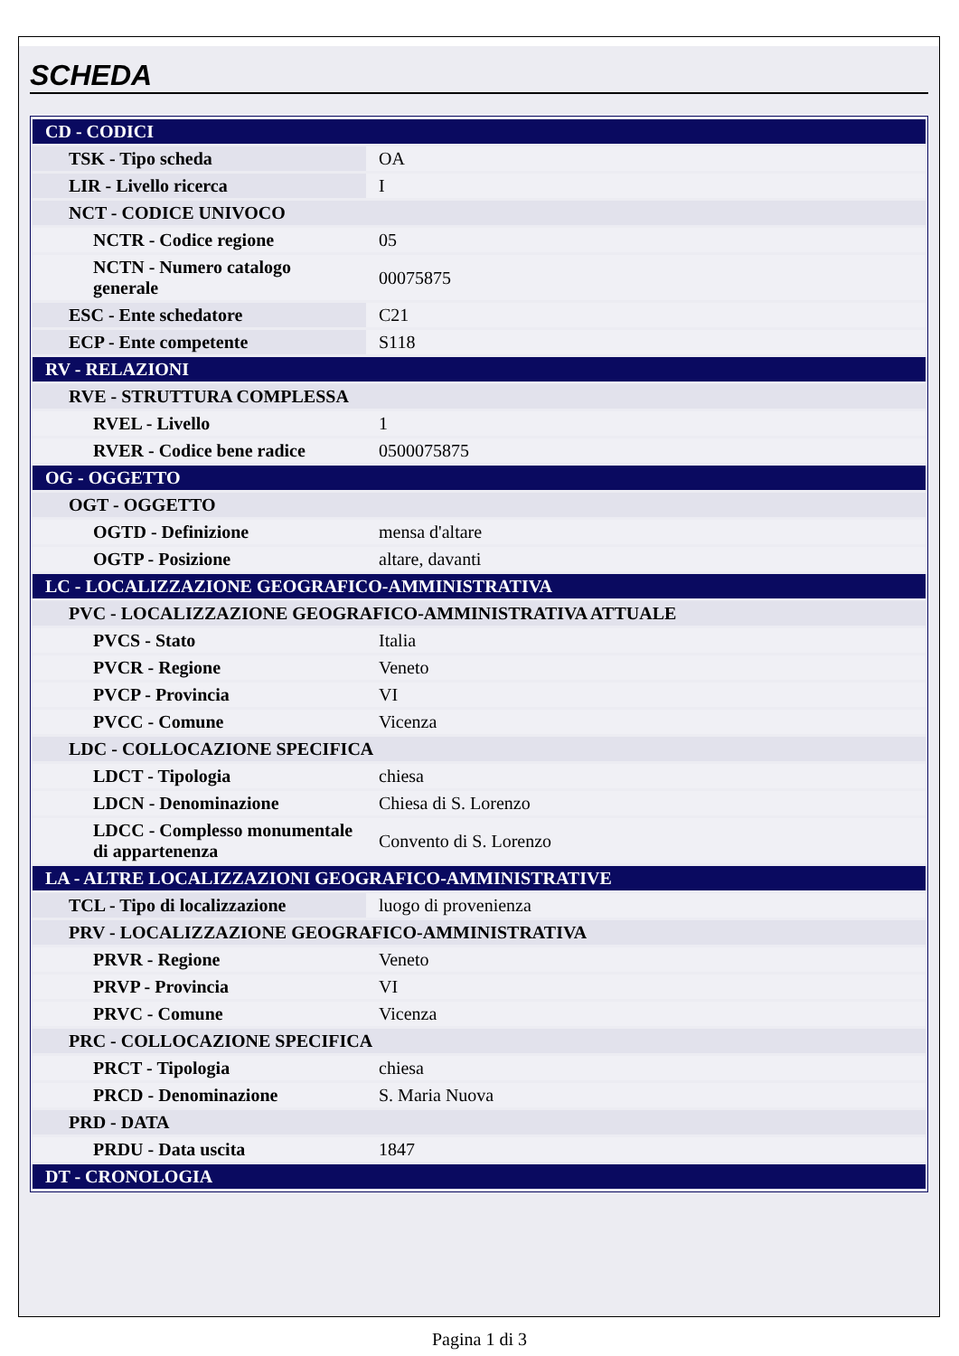SCHEDA
| CD - CODICI | |
| TSK - Tipo scheda | OA |
| LIR - Livello ricerca | I |
| NCT - CODICE UNIVOCO | |
| NCTR - Codice regione | 05 |
| NCTN - Numero catalogo generale | 00075875 |
| ESC - Ente schedatore | C21 |
| ECP - Ente competente | S118 |
| RV - RELAZIONI | |
| RVE - STRUTTURA COMPLESSA | |
| RVEL - Livello | 1 |
| RVER - Codice bene radice | 0500075875 |
| OG - OGGETTO | |
| OGT - OGGETTO | |
| OGTD - Definizione | mensa d'altare |
| OGTP - Posizione | altare, davanti |
| LC - LOCALIZZAZIONE GEOGRAFICO-AMMINISTRATIVA | |
| PVC - LOCALIZZAZIONE GEOGRAFICO-AMMINISTRATIVA ATTUALE | |
| PVCS - Stato | Italia |
| PVCR - Regione | Veneto |
| PVCP - Provincia | VI |
| PVCC - Comune | Vicenza |
| LDC - COLLOCAZIONE SPECIFICA | |
| LDCT - Tipologia | chiesa |
| LDCN - Denominazione | Chiesa di S. Lorenzo |
| LDCC - Complesso monumentale di appartenenza | Convento di S. Lorenzo |
| LA - ALTRE LOCALIZZAZIONI GEOGRAFICO-AMMINISTRATIVE | |
| TCL - Tipo di localizzazione | luogo di provenienza |
| PRV - LOCALIZZAZIONE GEOGRAFICO-AMMINISTRATIVA | |
| PRVR - Regione | Veneto |
| PRVP - Provincia | VI |
| PRVC - Comune | Vicenza |
| PRC - COLLOCAZIONE SPECIFICA | |
| PRCT - Tipologia | chiesa |
| PRCD - Denominazione | S. Maria Nuova |
| PRD - DATA | |
| PRDU - Data uscita | 1847 |
| DT - CRONOLOGIA | |
Pagina 1 di 3